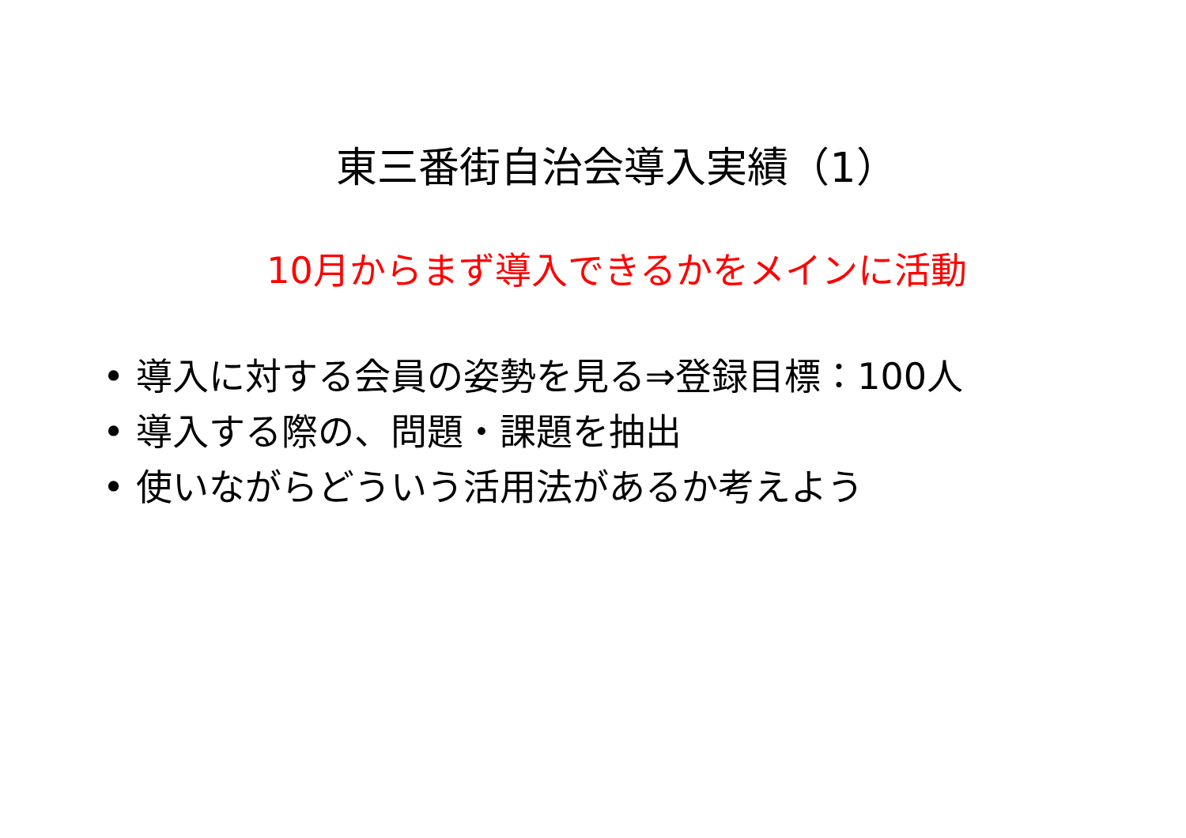東三番街自治会導入実績（1）
10月からまず導入できるかをメインに活動
• 導入に対する会員の姿勢を見る⇒登録目標：100人
• 導入する際の、問題・課題を抽出
• 使いながらどういう活用法があるか考えよう